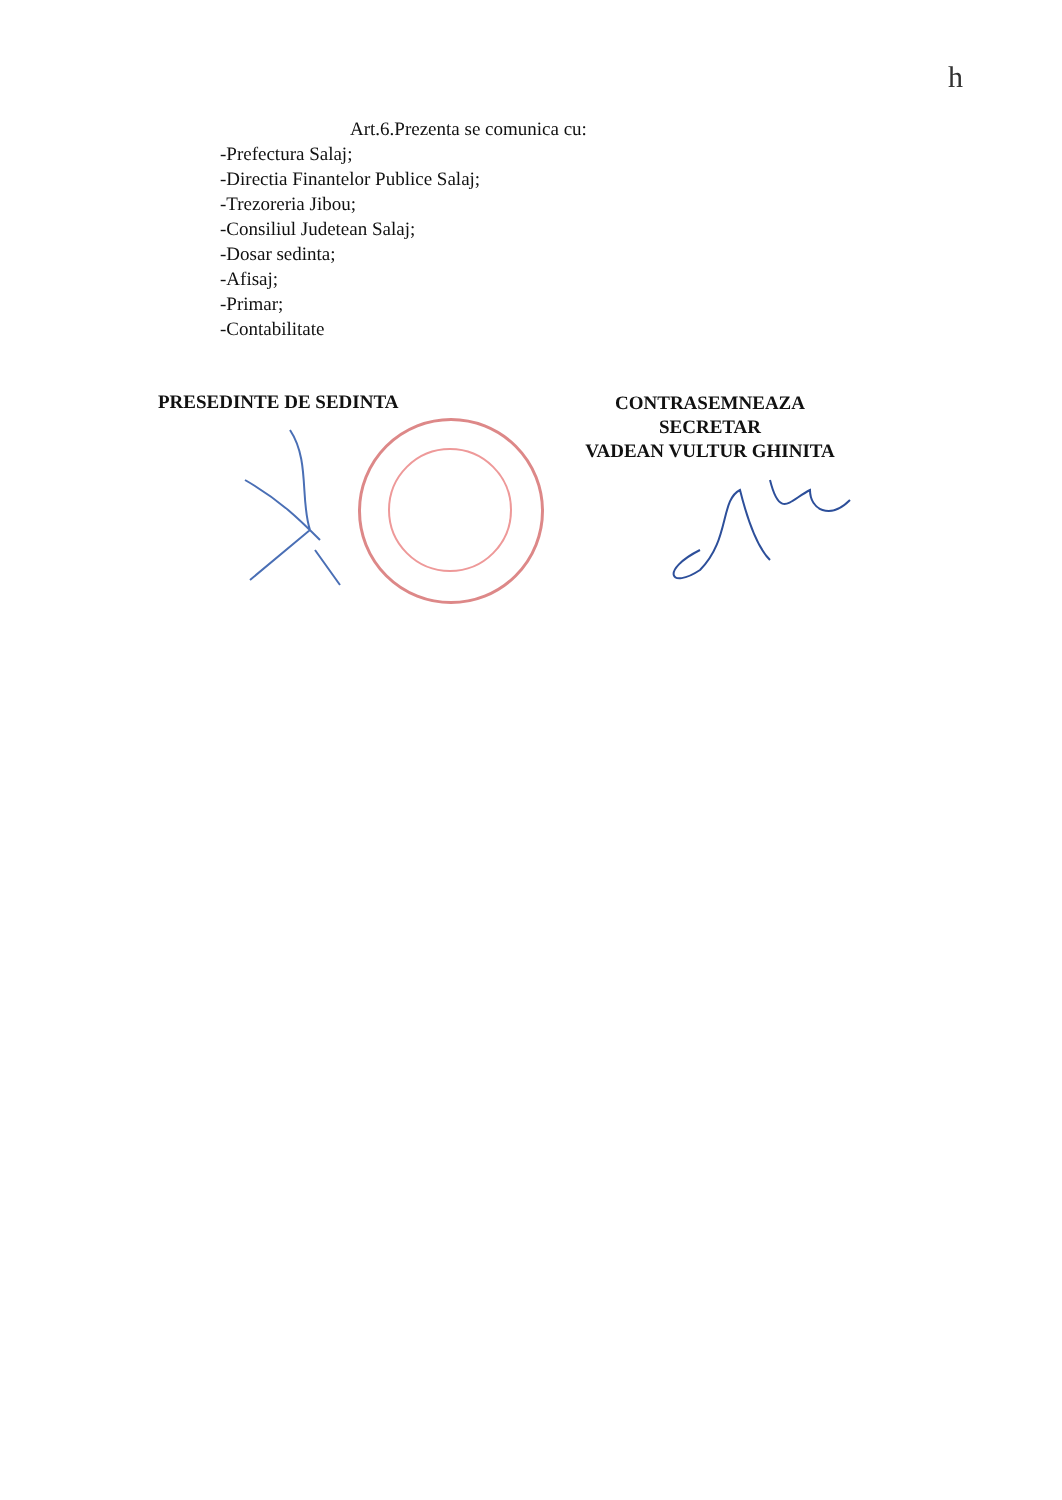h
Art.6.Prezenta se comunica cu:
-Prefectura Salaj;
-Directia Finantelor Publice Salaj;
-Trezoreria Jibou;
-Consiliul Judetean Salaj;
-Dosar sedinta;
-Afisaj;
-Primar;
-Contabilitate
PRESEDINTE DE SEDINTA
CONTRASEMNEAZA
SECRETAR
VADEAN VULTUR GHINITA